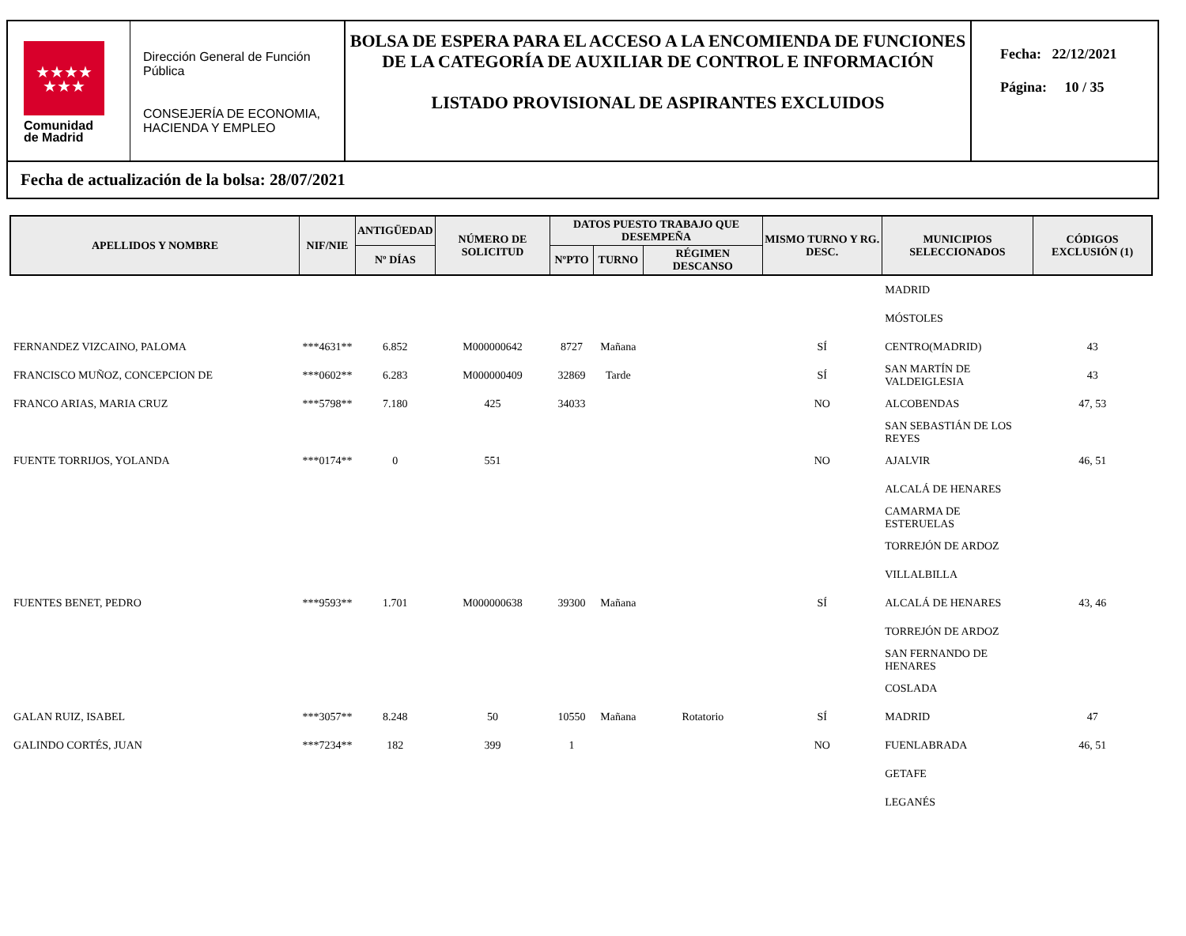★★★★
★★★
Comunidad
de Madrid
Dirección General de Función Pública
CONSEJERÍA DE ECONOMIA, HACIENDA Y EMPLEO
BOLSA DE ESPERA PARA EL ACCESO A LA ENCOMIENDA DE FUNCIONES DE LA CATEGORÍA DE AUXILIAR DE CONTROL E INFORMACIÓN
LISTADO PROVISIONAL DE ASPIRANTES EXCLUIDOS
Fecha: 22/12/2021
Página: 10 / 35
Fecha de actualización de la bolsa: 28/07/2021
| APELLIDOS Y NOMBRE | NIF/NIE | ANTIGÜEDAD | NÚMERO DE SOLICITUD | DATOS PUESTO TRABAJO QUE DESEMPEÑA | | | MISMO TURNO Y RG. DESC. | MUNICIPIOS SELECCIONADOS | CÓDIGOS EXCLUSIÓN (1) |
| --- | --- | --- | --- | --- | --- | --- | --- | --- | --- |
| | | Nº DÍAS | | NºPTO | TURNO | RÉGIMEN DESCANSO | | | |
| | | | | | | | | MADRID | |
| | | | | | | | | MÓSTOLES | |
| FERNANDEZ VIZCAINO, PALOMA | ***4631** | 6.852 | M000000642 | 8727 | Mañana | | SÍ | CENTRO(MADRID) | 43 |
| FRANCISCO MUÑOZ, CONCEPCION DE | ***0602** | 6.283 | M000000409 | 32869 | Tarde | | SÍ | SAN MARTÍN DE VALDEIGLESIA | 43 |
| FRANCO ARIAS, MARIA CRUZ | ***5798** | 7.180 | 425 | 34033 | | | NO | ALCOBENDAS | 47, 53 |
| | | | | | | | | SAN SEBASTIÁN DE LOS REYES | |
| FUENTE TORRIJOS, YOLANDA | ***0174** | 0 | 551 | | | | NO | AJALVIR | 46, 51 |
| | | | | | | | | ALCALÁ DE HENARES | |
| | | | | | | | | CAMARMA DE ESTERUELAS | |
| | | | | | | | | TORREJÓN DE ARDOZ | |
| | | | | | | | | VILLALBILLA | |
| FUENTES BENET, PEDRO | ***9593** | 1.701 | M000000638 | 39300 | Mañana | | SÍ | ALCALÁ DE HENARES | 43, 46 |
| | | | | | | | | TORREJÓN DE ARDOZ | |
| | | | | | | | | SAN FERNANDO DE HENARES | |
| | | | | | | | | COSLADA | |
| GALAN RUIZ, ISABEL | ***3057** | 8.248 | 50 | 10550 | Mañana | Rotatorio | SÍ | MADRID | 47 |
| GALINDO CORTÉS, JUAN | ***7234** | 182 | 399 | 1 | | | NO | FUENLABRADA | 46, 51 |
| | | | | | | | | GETAFE | |
| | | | | | | | | LEGANÉS | |